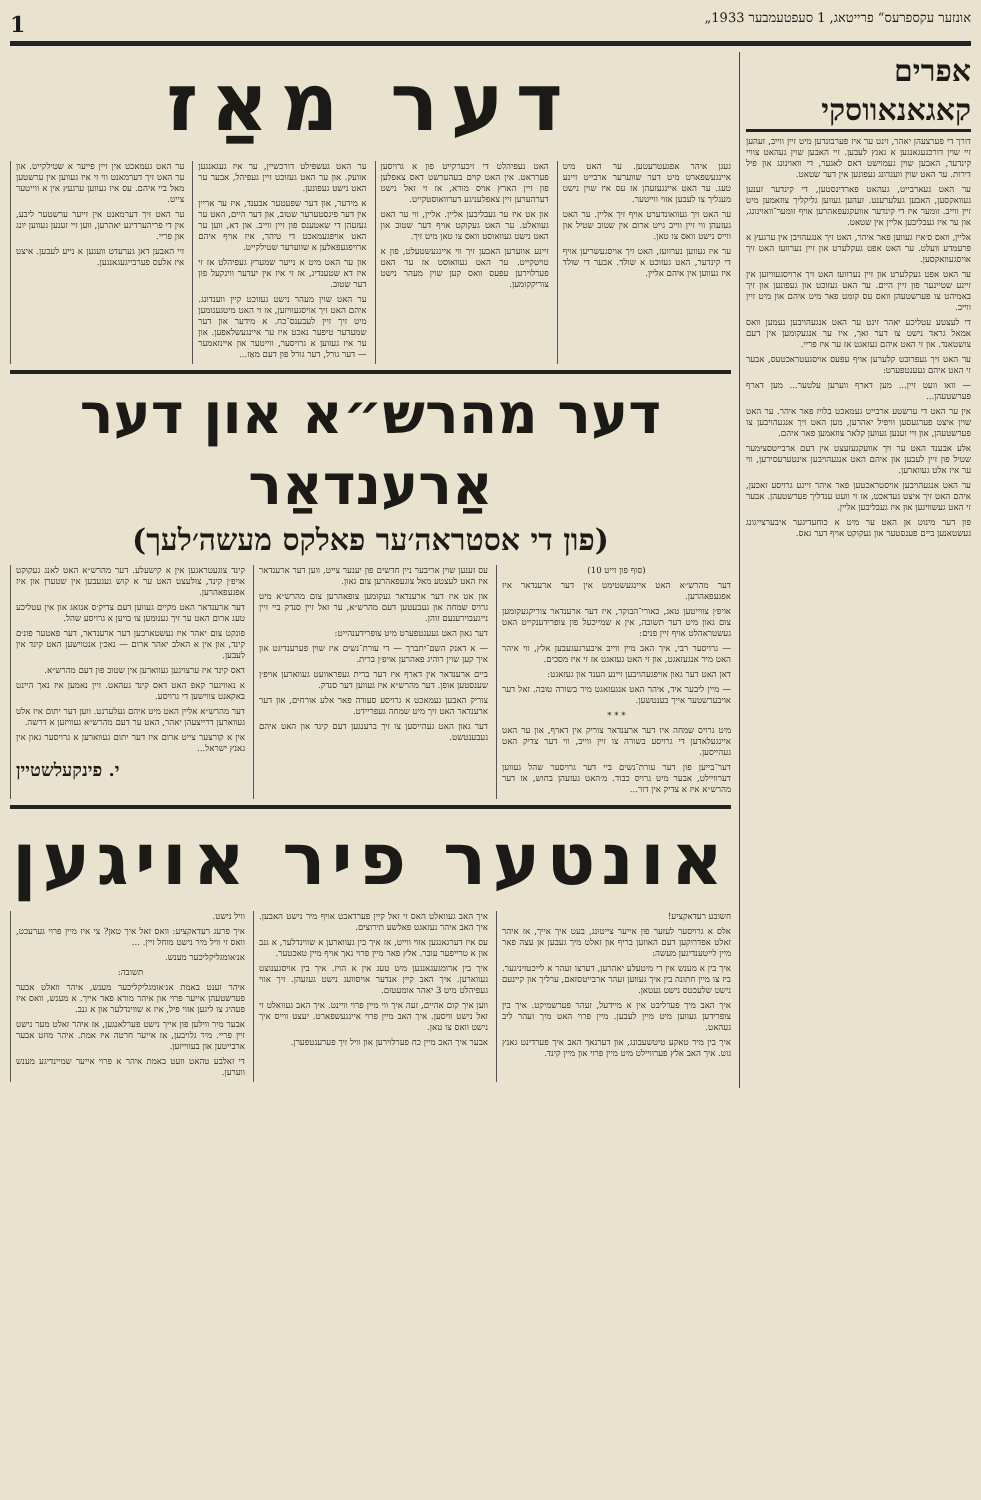1 „אונזער עקספרעס“ פרייטאג, 1 סעפטעמבער 1933
אפרים קאגאנאווסקי
דורך די פערצעהן יאהר, זינט ער איז פערבונדען מיט זיין ווייב, זעהען זיי שוין דורכגעגאנגען א גאנץ לעבען. זיי האבען שוין געהאט צוויי קינדער, האבען שוין געמוישט דאס לאגער, די וואוינונג און פיל דירות. ער האט שוין ווענדונג געפונען אין דער שטאט.
ער האט געארבייט, געהאט פארדינסטען, די קינדער זענען געוואקסען, האבען געלערענט. זעהען געווען גליקליך צוזאמען מיט זיין ווייב. זומער איז די קינדער אוועקגעפאהרען אויף זומער־וואוינונג, און ער איז געבליבען אליין אין שטאט.
אליין, וואס ס׳איז געווען פאר איהר, האט זיך אנגעהויבן אין ערגעץ א פרעמדע וועלט. ער האט אפט געקלערט און זיין נערוועז האט זיך אויסגעוואקסען.
ער האט אפט געקלערט און זיין נערוועז האט זיך ארויסגעוויזען אין זיינע שטיינער פון זיין היים. ער האט געזוכט און געפונען און זיך באמיהט צו פערשטעהן וואס עס קומט פאר מיט איהם און מיט זיין ווייב.
די לעצטע עטליכע יאהר זינט ער האט אנגעהויבען נעמען וואס אמאל גראד נישט צו דער זאך, איז ער אנגעקומען אין דעם צושטאנד. און זי האט איהם געזאגט אז ער איז פריי.
ער האט זיך געפרובט קלערען אויף עפעס אויסגעטראכטעס, אבער זי האט איהם געענטפערט:
— וואו וועט זיין... מען דארף ווערען עלטער... מען דארף פערשטעהן...
אין ער האט די ערשטע ארבייט געמאכט בלויז פאר איהר. ער האט שוין איצט פערגעסען וויפיל יאהרען, מען האט זיך אנגעהויבען צו פערשטעהן, און זיי זענען געווען קלאר צוזאמען פאר איהם.
אלע אבענד האט ער זיך אוועקגעזעצט אין דעם ארבייטסצימער שטיל פון זיין לעבען און איהם האט אנגעהויבען אינטערעסירען, ווי ער איז אלט געווארען.
ער האט אנגעהויבען אויסטראכטען פאר איהר זיינע גרויסע זאכען, איהם האט זיך איצט געדאכט, אז זי וועט ענדליך פערשטעהן. אבער זי האט געשוויגען און איז געבליבען אליין.
פון דער מינוט אן האט ער מיט א כוחעדיגער איבערצייגונג געשטאנען ביים פענסטער און געקוקט אויף דער גאס.
דער מאַז
געגן איהר אפגעטרעטען. ער האט מיט איינגעשפארט מיט דער שווערער ארבייט זיינע טעג. ער האט איינגעזעהן אז עס איז שוין נישט מעגליך צו לעבען אזוי ווייטער.
ער האט זיך געוואונדערט אויף זיך אליין. ער האט געזעהן ווי זיין ווייב גייט ארום אין שטוב שטיל און ווייס נישט וואס צו טאן.
ער איז געווען נערוועז, האט זיך אויסגעשריען אויף די קינדער, האט געזוכט א שולד. אבער די שולד איז געווען אין איהם אליין.
האט נעפיהלט די זיכערקייט פון א גרויסען פערראט. אין האט קוים בעהערשט דאס צאפלען פון זיין הארץ אויס מורא, אז זי זאל נישט דערהערען זיין צאפלעניגע דערוואוסטקייט.
און אט איז ער געבליבען אליין. אליין, ווי ער האט געוואלט. ער האט געקוקט אויף דער שטוב און האט נישט געוואוסט וואס צו טאן מיט זיך.
זיינע אווערען האבען זיך ווי איינגעשטעלט, פון א טויטקייט. ער האט געוואוסט אז ער האט פערלוירען עפעס וואס קען שוין מעהר נישט צוריקקומען.
ער האט געשפילט דורכשיין, ער איז געגאנגען אוועק. און ער האט געזוכט זיין געפיהל, אבער ער האט נישט געפונען.
א מידער, און דער שפעטער אבענד, איז ער אריין אין דער פינסטערער שטוב, און דער היים, האט ער געזעהן די שאטענס פון זיין ווייב. און דא, ווען ער האט אויפגעמאכט די טיהר, איז אויף איהם ארויפגעפאלען א שווערער שטילקייט.
און ער האט מיט א נייער שמערץ געפיהלט אז זי איז דא שטענדיג, אז זי איז אין יעדער ווינקעל פון דער שטוב.
ער האט שוין מעהר נישט געזוכט קיין ווענדונג. איהם האט זיך אויסגעוויזען, אז זי האט מיטגענומען מיט זיך זיין לעבענס־כח. א מידער און דער שמעדער טיפער נאכט איז ער איינגעשלאפען. און ער איז געווען א גרויסער, ווייטער און איינזאמער — דער גורל, דער גורל פון דעם מאַז...
ער האט געמאכט אין זיין פייער א שטילקייט. און ער האט זיך דערמאנט ווי זי איז געווען אין ערשטען מאל ביי איהם. עס איז געווען ערגעץ אין א ווייטער צייט.
ער האט זיך דערמאנט אין זייער ערשטער ליבע, אין די פריהערדיגע יאהרען, ווען זיי זענען געווען יונג און פריי.
זיי האבען דאן גערעדט וועגען א נייע לעבען. איצט איז אלעס פערבייגעגאנגען.
דער מהרש״א און דער אַרענדאַר
(פון די אסטראה׳ער פאלקס מעשה׳לעך)
(סוף פון זייט 10)
דער מהרש״א האט איינגעשטימט אין דער ארענדאר איז אפגעפאהרען.
אויפ׳ן צווייטען טאג, כאורי־הבוקר, איז דער ארענדאר צוריקגעקומען צום גאון מיט דער תשובה, אין א שמייכעל פון צופרידענקייט האט געשטראהלט אויף זיין פנים:
— גרויסער רבי, איך האב מיין ווייב איבערגעגעבען אלץ, ווי איהר האט מיר אנגעזאגט, און זי האט געזאגט אז זי איז מסכים.
דאן האט דער גאון אויפגעהויבען זיינע הענד און געזאגט:
— מיין ליבער איד, איהר האט אנגעזאגט מיר בשורה טובה. זאל דער אויבערשטער אייך בענטשען.
* * *
מיט גרויס שמחה איז דער ארענדאר צוריק אין דארף, און ער האט איינגעלאדען די גרויסע בשורה צו זיין ווייב, ווי דער צדיק האט געהייסען.
דער־בייען פון דער עורת־נשים ביי דער גרויסער שהל געווען דערוויילט, אבער מיט גרויס כבוד. מ׳האט געזעהן בחוש, אז דער מהרש״א איז א צדיק אין דור...
עס זענען שוין אריבער ניין חדשים פון יענער צייט, ווען דער ארענדאר איז האט לעצטע מאל צוגעפאהרען צום גאון.
און אט איז דער ארענדאר געקומען צופאהרען צום מהרש״א מיט גרויס שמחה און געבעטען דעם מהרש״א, ער זאל זיין סנדק ביי זיין נייגעבוירענעם זוהן.
דער גאון האט געענטפערט מיט צופרידענהייט:
— א דאנק השם־יתברך — די עורת־נשים איז שוין פערענדיגט און איך קען שוין רוהיג פאהרען אויפ׳ן ברית.
ביים ארענדאר אין דארף איז דער ברית געפראוועט געווארען אויפ׳ן שענסטען אופן. דער מהרש״א איז געווען דער סנדק.
צוריק האבען געמאכט א גרויסע סעודה פאר אלע אורחים, און דער ארענדאר האט זיך מיט שמחה געפריידט.
דער גאון האט געהייסען צו זיך ברענגען דעם קינד און האט איהם געבענטשט.
קינד צוגעטראגען אין א קישעלע. דער מהרש״א האט לאנג געקוקט אויפ׳ן קינד, צולעצט האט ער א קוש געגעבען אין שטערן און איז אפגעפאהרען.
דער ארענדאר האט מקיים געווען דעם צדיק׳ס אנזאג און אין עטליכע טעג ארום האט ער זיך גענומען צו בויען א גרויסע שהל.
פונקט צום יאהר איז געשטארבען דער ארענדאר, דער פאטער פונ׳ם קינד, און אין א האלב יאהר ארום — נאכ׳ן אנטוישען האט קינד אין לעבען.
דאס קינד איז ערצויגען געווארען אין שטוב פון דעם מהרש״א.
א נאוויגער קאפ האט דאס קינד געהאט. זיין נאמען איז נאך היינט באקאנט צווישען די גרויסע.
דער מהרש״א אליין האט מיט איהם געלערנט. ווען דער יתום איז אלט געווארען דרייצעהן יאהר, האט ער דעם מהרש״א געוויזען א דרשה.
אין א קורצער צייט ארום איז דער יתום געווארען א גרויסער גאון אין גאנץ ישראל...
י. פינקעלשטיין
אונטער פיר אויגען
חשובע רעדאקציע!
אלס א גרויסער לעזער פון אייער צייטונג, בעט איך אייך, אז איהר זאלט אפדרוקען דעם האוזען בריף און זאלט מיך געבען אן עצה פאר מיין לייטענדיגען מעשה:
איך בין א מענש אין די מיטעלע יאהרען, דערצו זעהר א לייכטזיניגער. ביז צו מיין חתונה בין איך געווען זעהר ארבייטסזאם, ערליך און קיינעם נישט שלעכטס נישט געטאן.
איך האב מיך פערליבט אין א מיידעל, זעהר פערשמיקט. איך בין צופרידען געווען מיט מיין לעבען. מיין פרוי האט מיך זעהר ליב געהאט.
איך בין מיר טאקע טיטשעבונג, און דערנאך האב איך פערדינט גאנץ גוט. איך האב אלץ פערוויילט מיט מיין פרוי און מיין קינד.
איך האב געוואלט האס זי זאל קיין פערדאבט אויף מיר נישט האבען. איך האב איהר געזאגט פאלשע תירוצים.
עס איז דערגאנגען אזוי ווייט, אז איך בין געווארען א שווינדלער, א גנב און א טרייפער עובר. אלץ פאר מיין פרוי נאך אויף מיין טאכטער.
איך בין ארומגעגאנגען מיט טעג אין א הויז. איך בין אויסגענוצט געווארען. איך האב קיין אנדער אויסוועג נישט געזעהן. זיך אווי געפיהלט מיט 3 יאהר אומעטום.
ווען איך קום אהיים, זעה איך ווי מיין פרוי וויינט. איך האב געוואלט זי זאל נישט וויסען. איך האב מיין פרוי איינגעשפארט. יעצט ווייס איך נישט וואס צו טאן.
אבער איך האב מיין כח פערלוירען און וויל זיך פערענטפערן.
וויל נישט.
איך פרעג רעדאקציע: וואס זאל איך טאן? צי איז מיין פרוי גערעכט, וואס זי וויל מיר נישט מוחל זיין. ...
אנ׳אומגליקליכער מענש.
תשובה:
איהר זענט באמת אנ׳אומגליקליכער מענש, איהר וואלט אבער פערשטעהן אייער פרוי און איהר מורא פאר אייך. א מענש, וואס איז פעהיג צו ליגען אזוי פיל, איז א שווינדלער און א גנב.
אבער מיר ווילען פון אייך נישט פערלאנגען, אז איהר זאלט מער נישט זיין פריי. מיר גלויבען, אז אייער חרטה איז אמת. איהר מוזט אבער ארבייטען און בעווייזען.
די זאלבע טהאט וועט באמת איהר א פרוי אייער שמיינדיגע מענש ווערען.